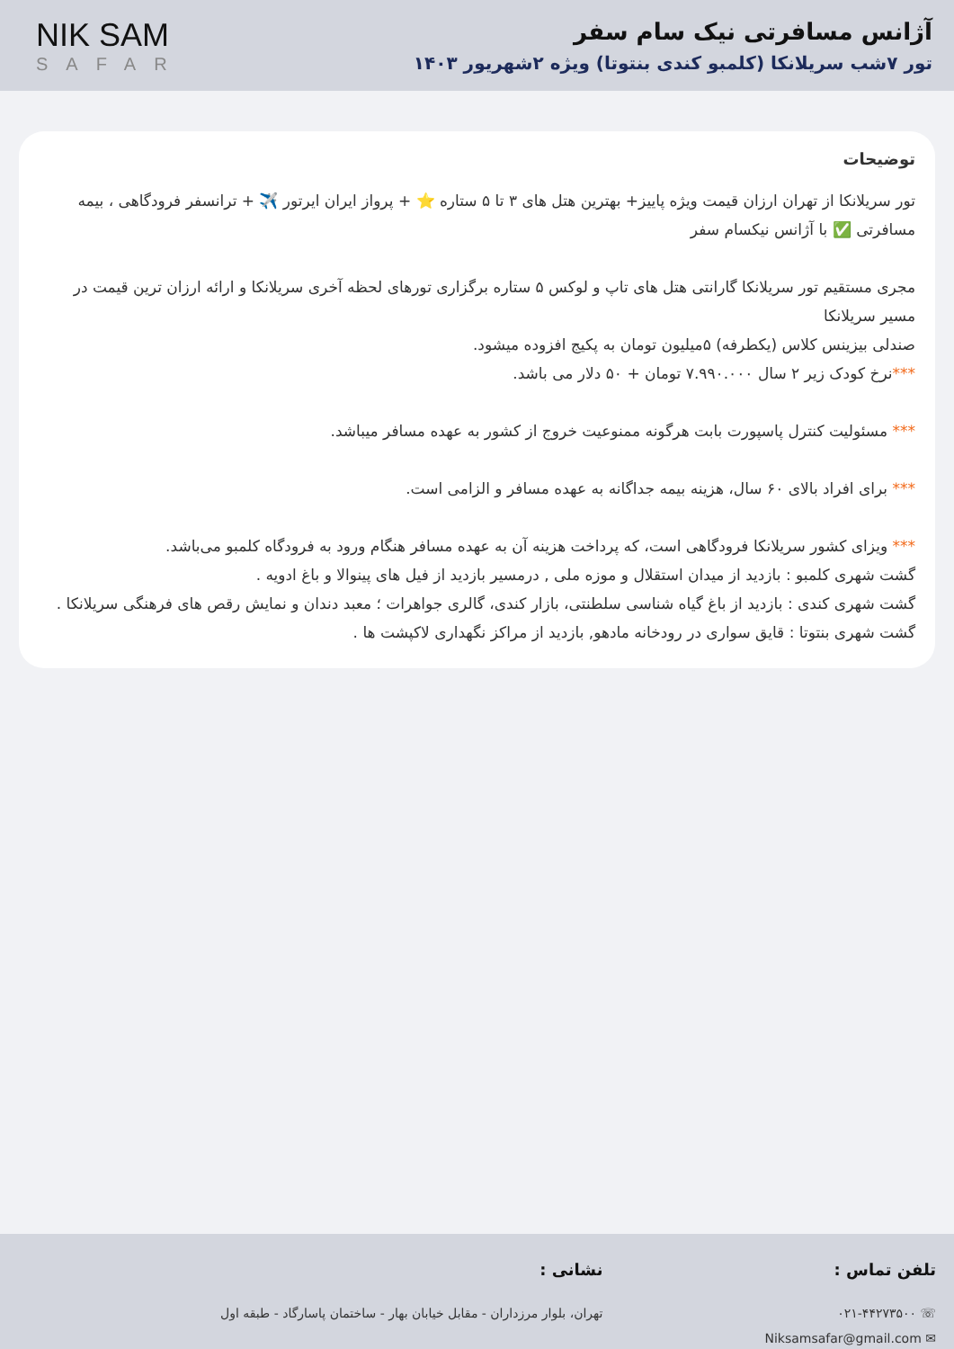آژانس مسافرتی نیک سام سفر
تور ۷شب سریلانکا (کلمبو کندی بنتوتا) ویژه ۲شهریور ۱۴۰۳
NIK SAM
SAFAR
توضیحات
تور سریلانکا از تهران ارزان قیمت ویژه پاییز+ بهترین هتل های ۳ تا ۵ ستاره ⭐ + پرواز ایران ایرتور ✈️ + ترانسفر فرودگاهی ، بیمه مسافرتی ✅ با آژانس نیکسام سفر
مجری مستقیم تور سریلانکا گارانتی هتل های تاپ و لوکس ۵ ستاره برگزاری تورهای لحظه آخری سریلانکا و ارائه ارزان ترین قیمت در مسیر سریلانکا
صندلی بیزینس کلاس (یکطرفه) ۵میلیون تومان به پکیج افزوده میشود.
***نرخ کودک زیر ۲ سال ۷.۹۹۰.۰۰۰ تومان + ۵۰ دلار می باشد.
*** مسئولیت کنترل پاسپورت بابت هرگونه ممنوعیت خروج از کشور به عهده مسافر میباشد.
*** برای افراد بالای ۶۰ سال، هزینه بیمه جداگانه به عهده مسافر و الزامی است.
*** ویزای کشور سریلانکا فرودگاهی است، که پرداخت هزینه آن به عهده مسافر هنگام ورود به فرودگاه کلمبو می‌باشد.
گشت شهری کلمبو : بازدید از میدان استقلال و موزه ملی , درمسیر بازدید از فیل های پینوالا و باغ ادویه .
گشت شهری کندی : بازدید از باغ گیاه شناسی سلطنتی، بازار کندی، گالری جواهرات ؛ معبد دندان و نمایش رقص های فرهنگی سریلانکا .
گشت شهری بنتوتا : قایق سواری در رودخانه مادهو, بازدید از مراکز نگهداری لاکپشت ها .
تلفن تماس :
☏ ۰۲۱-۴۴۲۷۳۵۰۰
✉ Niksamsafar@gmail.com
نشانی :
تهران، بلوار مرزداران - مقابل خیابان بهار - ساختمان پاسارگاد - طبقه اول